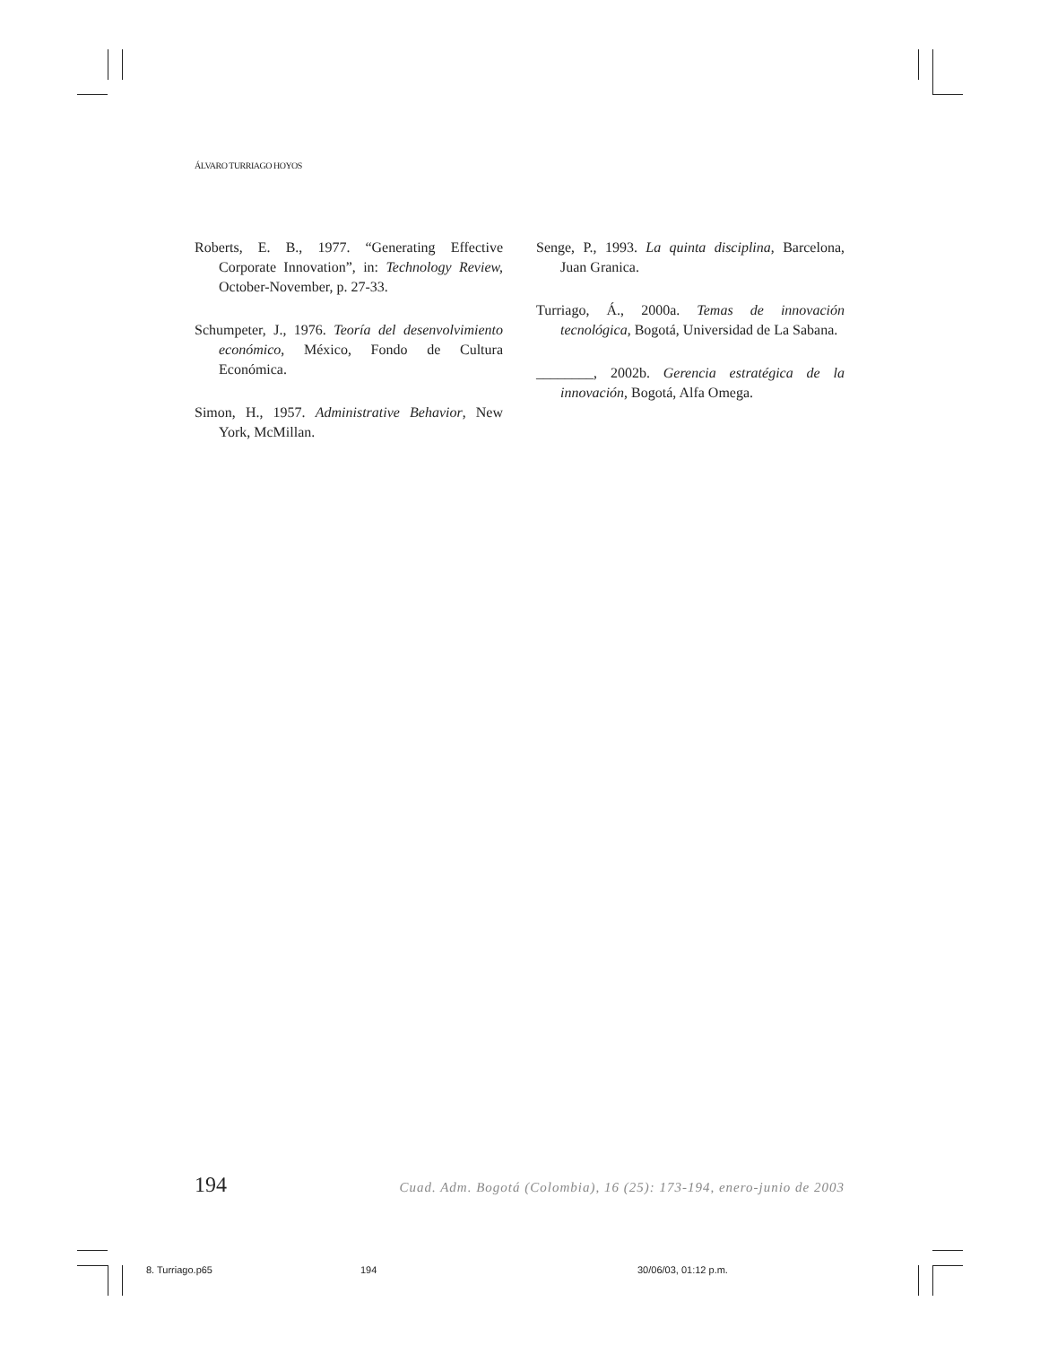ÁLVARO TURRIAGO HOYOS
Roberts, E. B., 1977. “Generating Effective Corporate Innovation”, in: Technology Review, October-November, p. 27-33.
Schumpeter, J., 1976. Teoría del desenvolvimiento económico, México, Fondo de Cultura Económica.
Simon, H., 1957. Administrative Behavior, New York, McMillan.
Senge, P., 1993. La quinta disciplina, Barcelona, Juan Granica.
Turriago, Á., 2000a. Temas de innovación tecnológica, Bogotá, Universidad de La Sabana.
________, 2002b. Gerencia estratégica de la innovación, Bogotá, Alfa Omega.
194 Cuad. Adm. Bogotá (Colombia), 16 (25): 173-194, enero-junio de 2003
8. Turriago.p65 194 30/06/03, 01:12 p.m.